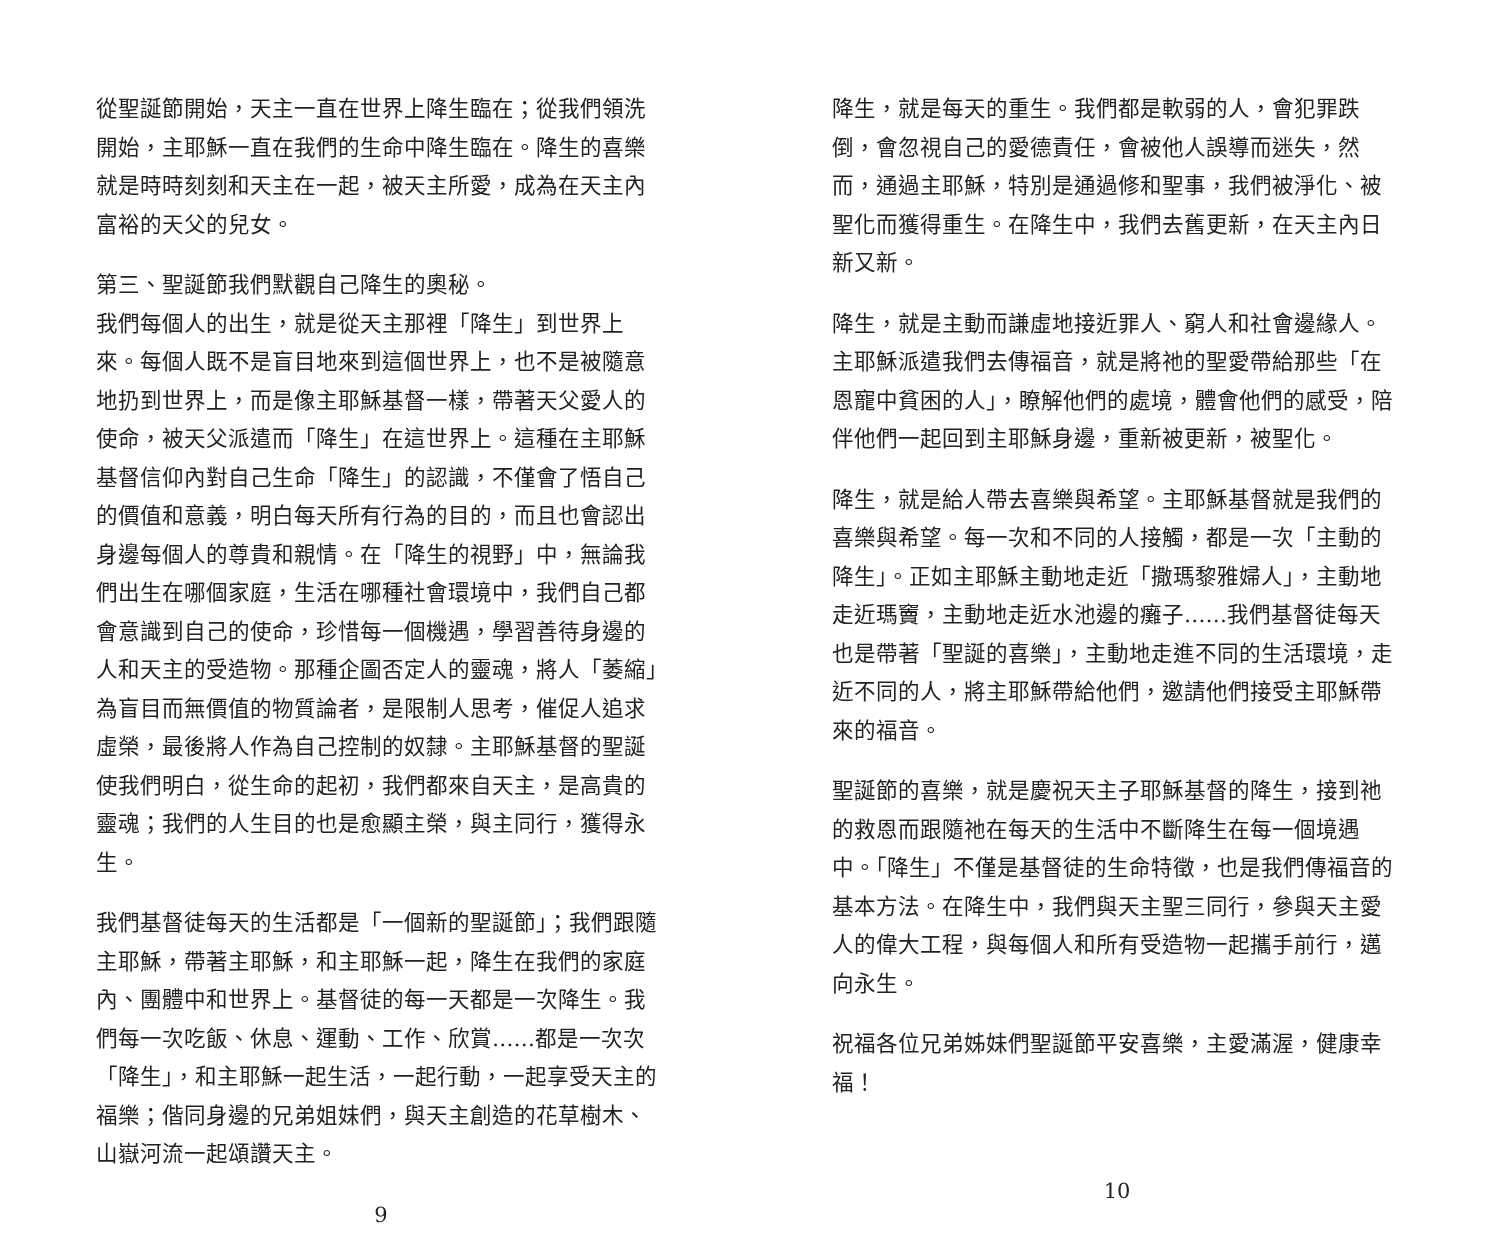從聖誕節開始，天主一直在世界上降生臨在；從我們領洗開始，主耶穌一直在我們的生命中降生臨在。降生的喜樂就是時時刻刻和天主在一起，被天主所愛，成為在天主內富裕的天父的兒女。
第三、聖誕節我們默觀自己降生的奧秘。
我們每個人的出生，就是從天主那裡「降生」到世界上來。每個人既不是盲目地來到這個世界上，也不是被隨意地扔到世界上，而是像主耶穌基督一樣，帶著天父愛人的使命，被天父派遣而「降生」在這世界上。這種在主耶穌基督信仰內對自己生命「降生」的認識，不僅會了悟自己的價值和意義，明白每天所有行為的目的，而且也會認出身邊每個人的尊貴和親情。在「降生的視野」中，無論我們出生在哪個家庭，生活在哪種社會環境中，我們自己都會意識到自己的使命，珍惜每一個機遇，學習善待身邊的人和天主的受造物。那種企圖否定人的靈魂，將人「萎縮」為盲目而無價值的物質論者，是限制人思考，催促人追求虛榮，最後將人作為自己控制的奴隸。主耶穌基督的聖誕使我們明白，從生命的起初，我們都來自天主，是高貴的靈魂；我們的人生目的也是愈顯主榮，與主同行，獲得永生。
我們基督徒每天的生活都是「一個新的聖誕節」；我們跟隨主耶穌，帶著主耶穌，和主耶穌一起，降生在我們的家庭內、團體中和世界上。基督徒的每一天都是一次降生。我們每一次吃飯、休息、運動、工作、欣賞……都是一次次「降生」，和主耶穌一起生活，一起行動，一起享受天主的福樂；偕同身邊的兄弟姐妹們，與天主創造的花草樹木、山嶽河流一起頌讚天主。
9
降生，就是每天的重生。我們都是軟弱的人，會犯罪跌倒，會忽視自己的愛德責任，會被他人誤導而迷失，然而，通過主耶穌，特別是通過修和聖事，我們被淨化、被聖化而獲得重生。在降生中，我們去舊更新，在天主內日新又新。
降生，就是主動而謙虛地接近罪人、窮人和社會邊緣人。主耶穌派遣我們去傳福音，就是將祂的聖愛帶給那些「在恩寵中貧困的人」，瞭解他們的處境，體會他們的感受，陪伴他們一起回到主耶穌身邊，重新被更新，被聖化。
降生，就是給人帶去喜樂與希望。主耶穌基督就是我們的喜樂與希望。每一次和不同的人接觸，都是一次「主動的降生」。正如主耶穌主動地走近「撒瑪黎雅婦人」，主動地走近瑪竇，主動地走近水池邊的癱子……我們基督徒每天也是帶著「聖誕的喜樂」，主動地走進不同的生活環境，走近不同的人，將主耶穌帶給他們，邀請他們接受主耶穌帶來的福音。
聖誕節的喜樂，就是慶祝天主子耶穌基督的降生，接到祂的救恩而跟隨祂在每天的生活中不斷降生在每一個境遇中。「降生」不僅是基督徒的生命特徵，也是我們傳福音的基本方法。在降生中，我們與天主聖三同行，參與天主愛人的偉大工程，與每個人和所有受造物一起攜手前行，邁向永生。
祝福各位兄弟姊妹們聖誕節平安喜樂，主愛滿渥，健康幸福！
10